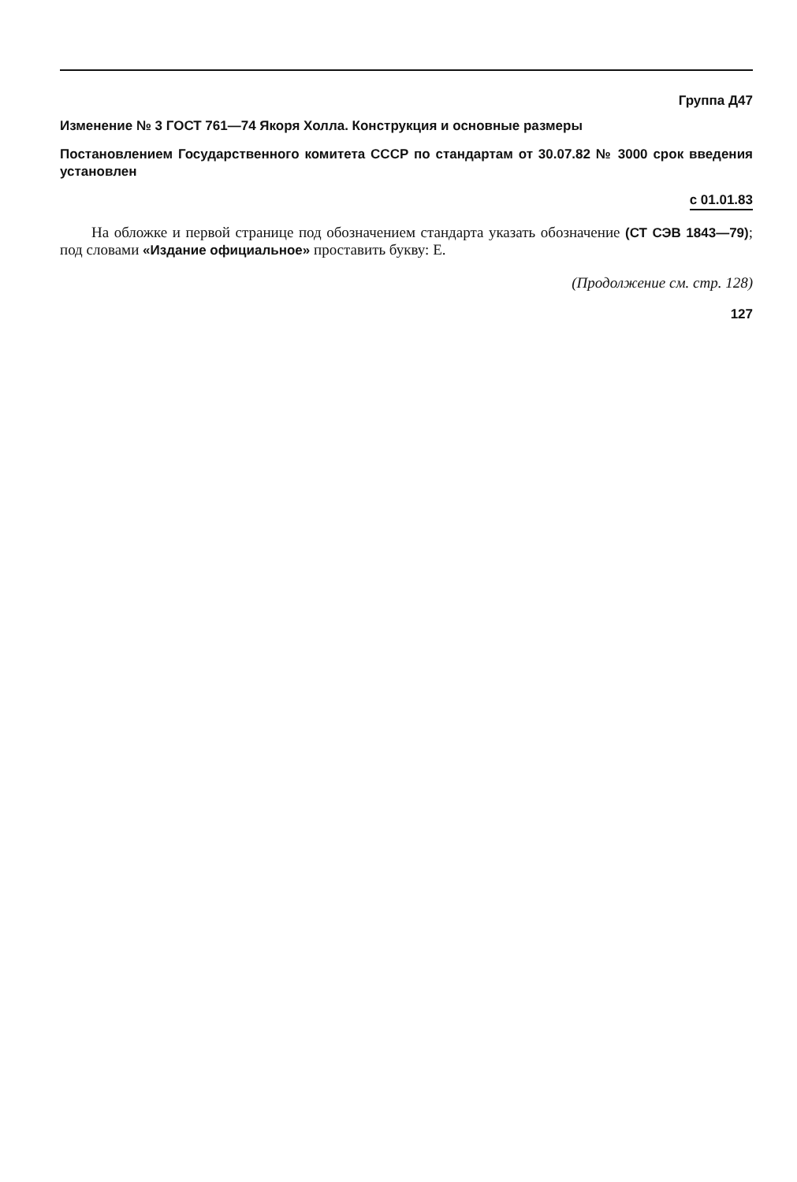Группа Д47
Изменение № 3 ГОСТ 761—74 Якоря Холла. Конструкция и основные размеры
Постановлением Государственного комитета СССР по стандартам от 30.07.82 № 3000 срок введения установлен
с 01.01.83
На обложке и первой странице под обозначением стандарта указать обозначение (СТ СЭВ 1843—79); под словами «Издание официальное» проставить букву: Е.
(Продолжение см. стр. 128)
127